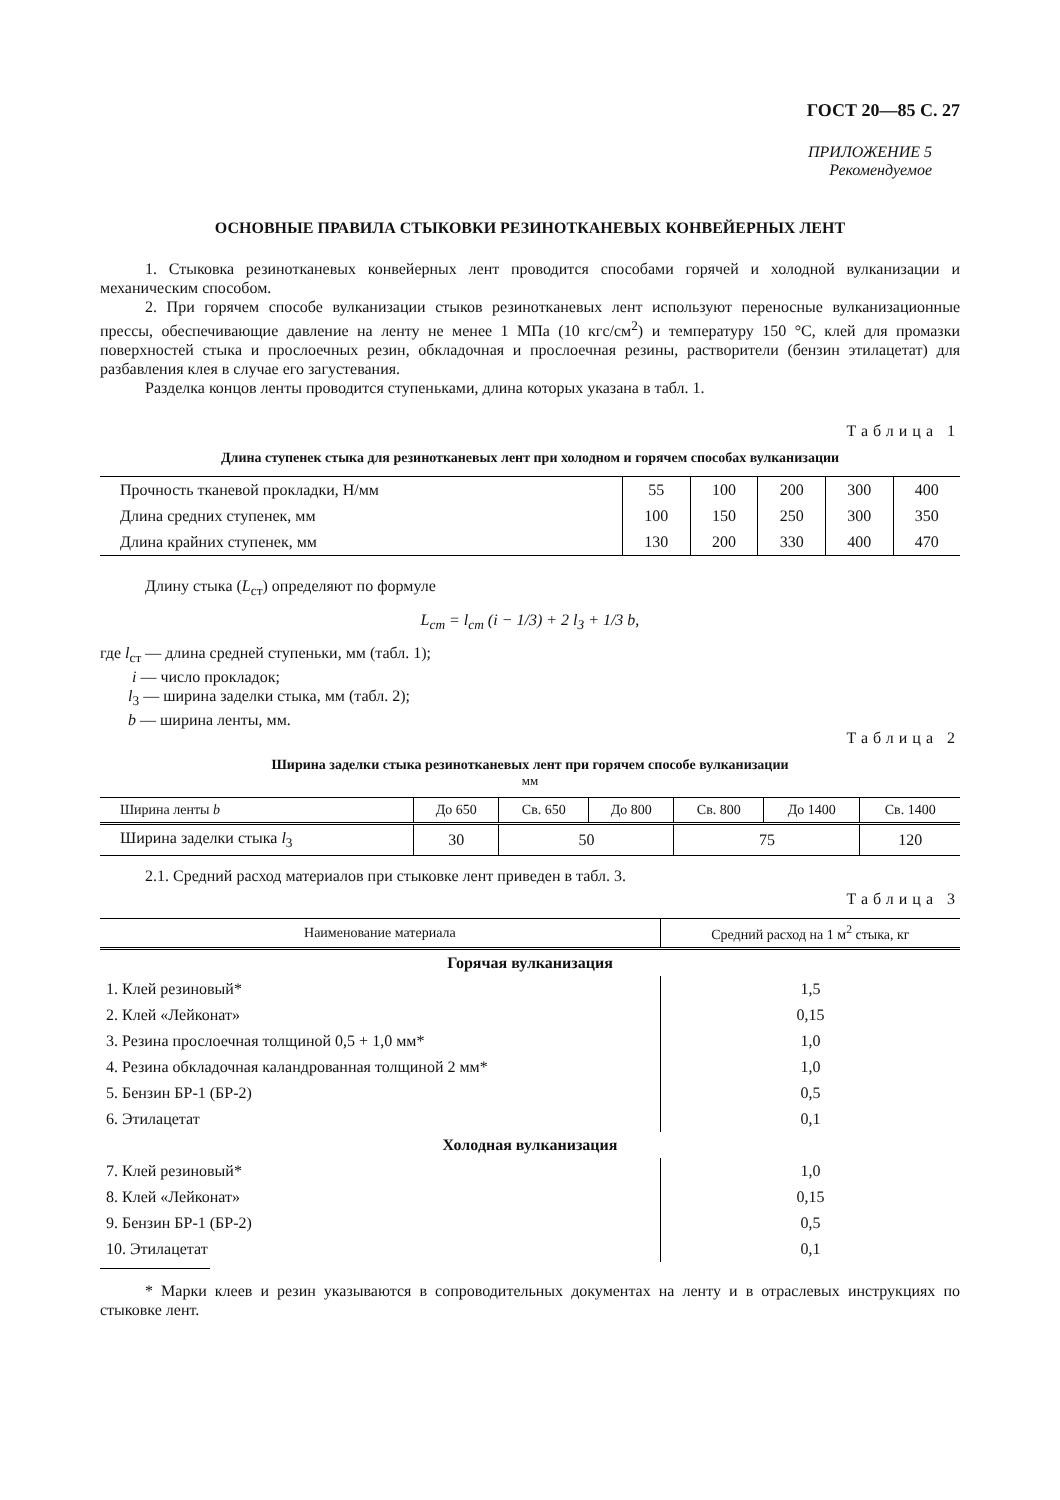ГОСТ 20—85 С. 27
ПРИЛОЖЕНИЕ 5
Рекомендуемое
ОСНОВНЫЕ ПРАВИЛА СТЫКОВКИ РЕЗИНОТКАНЕВЫХ КОНВЕЙЕРНЫХ ЛЕНТ
1. Стыковка резинотканевых конвейерных лент проводится способами горячей и холодной вулканизации и механическим способом.
2. При горячем способе вулканизации стыков резинотканевых лент используют переносные вулканизационные прессы, обеспечивающие давление на ленту не менее 1 МПа (10 кгс/см<sup>2</sup>) и температуру 150 °С, клей для промазки поверхностей стыка и прослоечных резин, обкладочная и прослоечная резины, растворители (бензин этилацетат) для разбавления клея в случае его загустевания.
Разделка концов ленты проводится ступеньками, длина которых указана в табл. 1.
Таблица 1
Длина ступенек стыка для резинотканевых лент при холодном и горячем способах вулканизации
| Прочность тканевой прокладки, Н/мм | 55 | 100 | 200 | 300 | 400 |
| Длина средних ступенек, мм | 100 | 150 | 250 | 300 | 350 |
| Длина крайних ступенек, мм | 130 | 200 | 330 | 400 | 470 |
Длину стыка (L<sub>ст</sub>) определяют по формуле
L<sub>ст</sub> = l<sub>ст</sub> (i − 1/3) + 2 l<sub>3</sub> + 1/3 b,
где l<sub>ст</sub> — длина средней ступеньки, мм (табл. 1);
i — число прокладок;
l<sub>3</sub> — ширина заделки стыка, мм (табл. 2);
b — ширина ленты, мм.
Таблица 2
Ширина заделки стыка резинотканевых лент при горячем способе вулканизации
мм
| Ширина ленты b | До 650 | Св. 650 | До 800 | Св. 800 | До 1400 | Св. 1400 |
| Ширина заделки стыка l<sub>3</sub> | 30 | 50 | | 75 | | 120 |
2.1. Средний расход материалов при стыковке лент приведен в табл. 3.
Таблица 3
| Наименование материала | Средний расход на 1 м<sup>2</sup> стыка, кг |
| Горячая вулканизация | |
| 1. Клей резиновый* | 1,5 |
| 2. Клей «Лейконат» | 0,15 |
| 3. Резина прослоечная толщиной 0,5 + 1,0 мм* | 1,0 |
| 4. Резина обкладочная каландрованная толщиной 2 мм* | 1,0 |
| 5. Бензин БР-1 (БР-2) | 0,5 |
| 6. Этилацетат | 0,1 |
| Холодная вулканизация | |
| 7. Клей резиновый* | 1,0 |
| 8. Клей «Лейконат» | 0,15 |
| 9. Бензин БР-1 (БР-2) | 0,5 |
| 10. Этилацетат | 0,1 |
* Марки клеев и резин указываются в сопроводительных документах на ленту и в отраслевых инструкциях по стыковке лент.